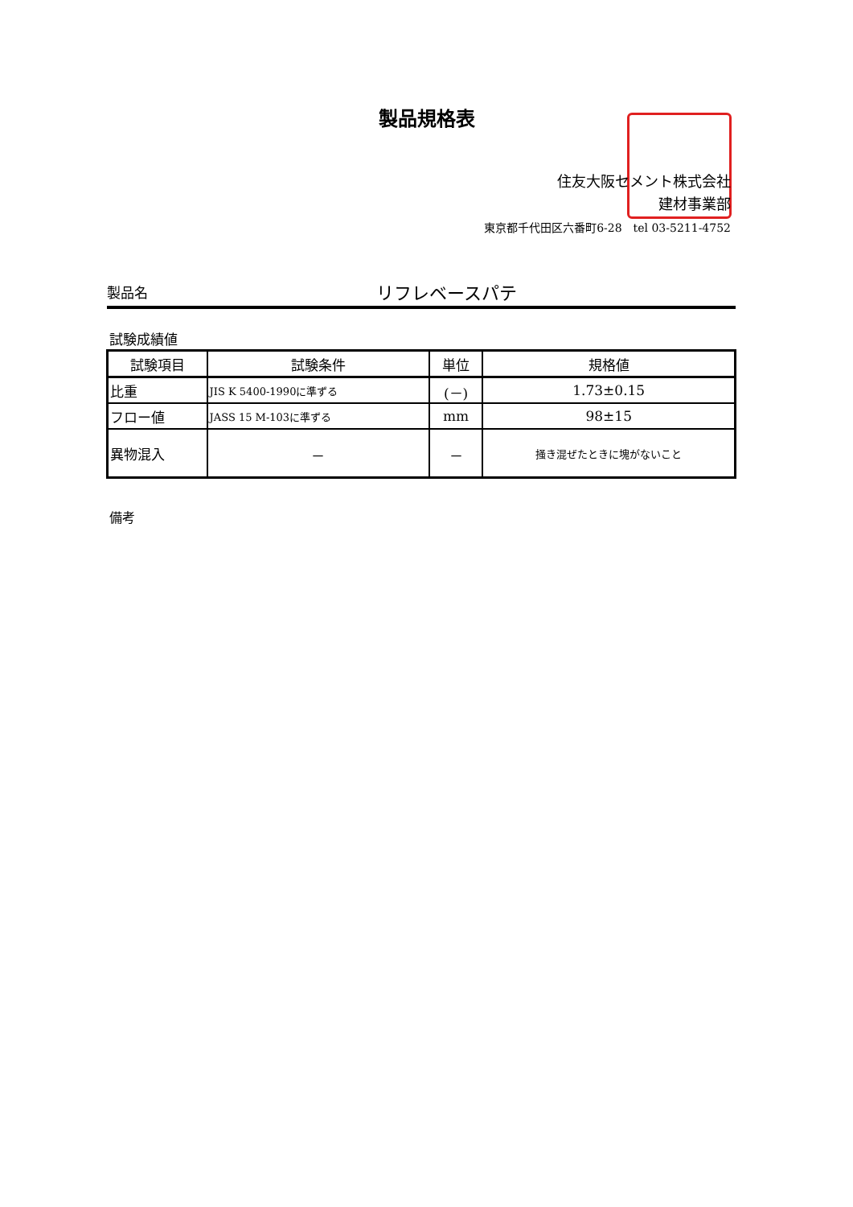製品規格表
住友大阪セメント株式会社
建材事業部
東京都千代田区六番町6-28　tel 03-5211-4752
製品名 リフレベースパテ
試験成績値
| 試験項目 | 試験条件 | 単位 | 規格値 |
| --- | --- | --- | --- |
| 比重 | JIS K 5400-1990に準ずる | (－) | 1.73±0.15 |
| フロー値 | JASS 15 M-103に準ずる | mm | 98±15 |
| 異物混入 | － | － | 掻き混ぜたときに塊がないこと |
備考